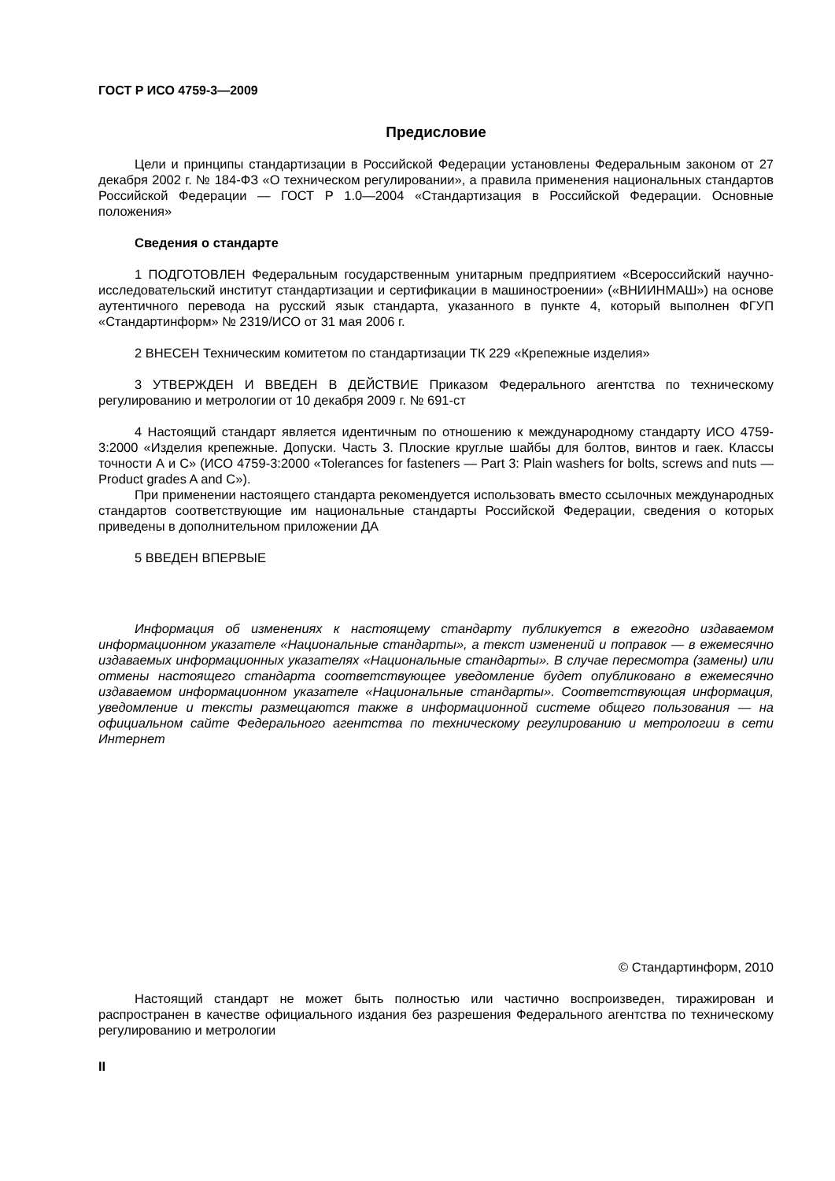ГОСТ Р ИСО 4759-3—2009
Предисловие
Цели и принципы стандартизации в Российской Федерации установлены Федеральным законом от 27 декабря 2002 г. № 184-ФЗ «О техническом регулировании», а правила применения национальных стандартов Российской Федерации — ГОСТ Р 1.0—2004 «Стандартизация в Российской Федерации. Основные положения»
Сведения о стандарте
1 ПОДГОТОВЛЕН Федеральным государственным унитарным предприятием «Всероссийский научно-исследовательский институт стандартизации и сертификации в машиностроении» («ВНИИНМАШ») на основе аутентичного перевода на русский язык стандарта, указанного в пункте 4, который выполнен ФГУП «Стандартинформ» № 2319/ИСО от 31 мая 2006 г.
2 ВНЕСЕН Техническим комитетом по стандартизации ТК 229 «Крепежные изделия»
3 УТВЕРЖДЕН И ВВЕДЕН В ДЕЙСТВИЕ Приказом Федерального агентства по техническому регулированию и метрологии от 10 декабря 2009 г. № 691-ст
4 Настоящий стандарт является идентичным по отношению к международному стандарту ИСО 4759-3:2000 «Изделия крепежные. Допуски. Часть 3. Плоские круглые шайбы для болтов, винтов и гаек. Классы точности А и С» (ИСО 4759-3:2000 «Tolerances for fasteners — Part 3: Plain washers for bolts, screws and nuts — Product grades A and C»).
При применении настоящего стандарта рекомендуется использовать вместо ссылочных международных стандартов соответствующие им национальные стандарты Российской Федерации, сведения о которых приведены в дополнительном приложении ДА
5 ВВЕДЕН ВПЕРВЫЕ
Информация об изменениях к настоящему стандарту публикуется в ежегодно издаваемом информационном указателе «Национальные стандарты», а текст изменений и поправок — в ежемесячно издаваемых информационных указателях «Национальные стандарты». В случае пересмотра (замены) или отмены настоящего стандарта соответствующее уведомление будет опубликовано в ежемесячно издаваемом информационном указателе «Национальные стандарты». Соответствующая информация, уведомление и тексты размещаются также в информационной системе общего пользования — на официальном сайте Федерального агентства по техническому регулированию и метрологии в сети Интернет
© Стандартинформ, 2010
Настоящий стандарт не может быть полностью или частично воспроизведен, тиражирован и распространен в качестве официального издания без разрешения Федерального агентства по техническому регулированию и метрологии
II